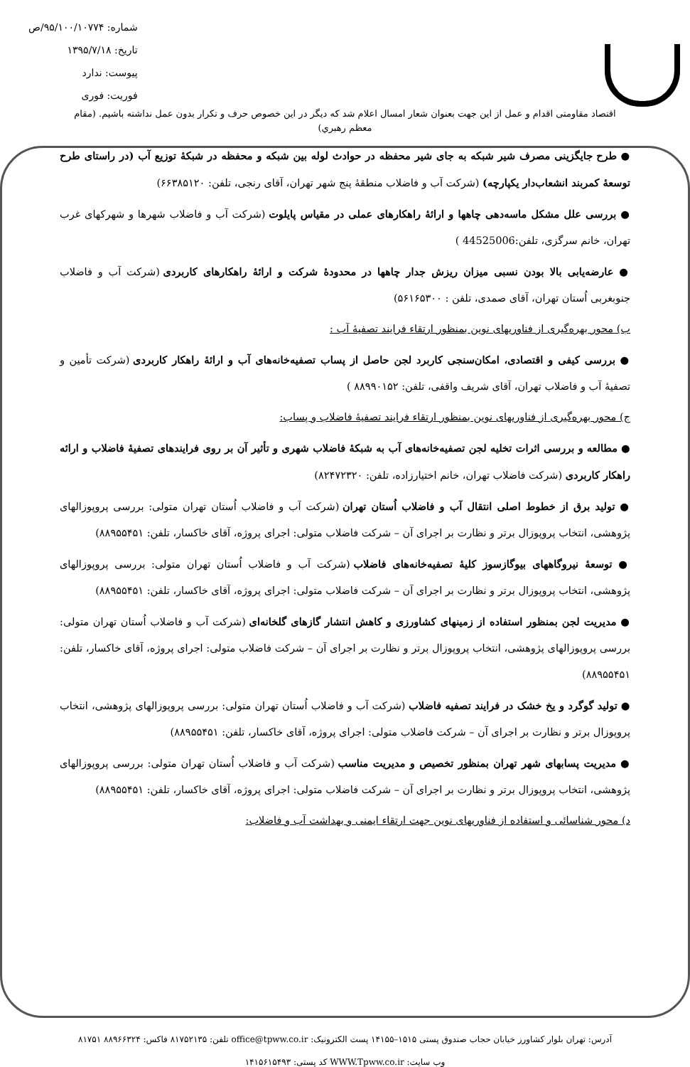شماره: ۹۵/۱۰۰/۱۰۷۷۴/ص
تاریخ: ۱۳۹۵/۷/۱۸
پیوست: ندارد
فوریت: فوری
اقتصاد مقاومتی اقدام و عمل از این جهت بعنوان شعار امسال اعلام شد که دیگر در این خصوص حرف و تکرار بدون عمل نداشته باشیم. (مقام معظم رهبري)
● طرح جایگزینی مصرف شیر شبکه به جای شیر محفظه در حوادث لوله بین شبکه و محفظه در شبکهٔ توزیع آب (در راستای طرح توسعهٔ کمربند انشعاب‌دار یکپارچه) (شرکت آب و فاضلاب منطقهٔ پنج شهر تهران، آقای رنجی، تلفن: ۶۶۳۸۵۱۲۰)
● بررسی علل مشکل ماسه‌دهی چاهها و ارائهٔ راهکارهای عملی در مقیاس پایلوت (شرکت آب و فاضلاب شهرها و شهرکهای غرب تهران، خانم سرگزی، تلفن:44525006 )
● عارضه‌یابی بالا بودن نسبی میزان ریزش جدار چاهها در محدودهٔ شرکت و ارائهٔ راهکارهای کاربردی (شرکت آب و فاضلاب جنوبغربی اُستان تهران، آقای صمدی، تلفن : ۵۶۱۶۵۳۰۰)
ب) محور بهره‌گیری از فناوریهای نوین بمنظور ارتقاء فرایند تصفیهٔ آب :
● بررسی کیفی و اقتصادی، امکان‌سنجی کاربرد لجن حاصل از پساب تصفیه‌خانه‌های آب و ارائهٔ راهکار کاربردی (شرکت تأمین و تصفیهٔ آب و فاضلاب تهران، آقای شریف واقفی، تلفن: ۸۸۹۹۰۱۵۲ )
ج) محور بهره‌گیری از فناوریهای نوین بمنظور ارتقاء فرایند تصفیهٔ فاضلاب و پساب:
● مطالعه و بررسی اثرات تخلیه لجن تصفیه‌خانه‌های آب به شبکهٔ فاضلاب شهری و تأثیر آن بر روی فرایندهای تصفیهٔ فاضلاب و ارائه راهکار کاربردی (شرکت فاضلاب تهران، خانم اختیارزاده، تلفن: ۸۲۴۷۲۳۲۰)
● تولید برق از خطوط اصلی انتقال آب و فاضلاب اُستان تهران (شرکت آب و فاضلاب اُستان تهران متولی: بررسی پروپوزالهای پژوهشی، انتخاب پروپوزال برتر و نظارت بر اجرای آن – شرکت فاضلاب متولی: اجرای پروژه، آقای خاکسار، تلفن: ۸۸۹۵۵۴۵۱)
● توسعهٔ نیروگاههای بیوگازسوز کلیهٔ تصفیه‌خانه‌های فاضلاب (شرکت آب و فاضلاب اُستان تهران متولی: بررسی پروپوزالهای پژوهشی، انتخاب پروپوزال برتر و نظارت بر اجرای آن – شرکت فاضلاب متولی: اجرای پروژه، آقای خاکسار، تلفن: ۸۸۹۵۵۴۵۱)
● مدیریت لجن بمنظور استفاده از زمینهای کشاورزی و کاهش انتشار گازهای گلخانه‌ای (شرکت آب و فاضلاب اُستان تهران متولی: بررسی پروپوزالهای پژوهشی، انتخاب پروپوزال برتر و نظارت بر اجرای آن – شرکت فاضلاب متولی: اجرای پروژه، آقای خاکسار، تلفن: ۸۸۹۵۵۴۵۱)
● تولید گوگرد و یخ خشک در فرایند تصفیه فاضلاب (شرکت آب و فاضلاب اُستان تهران متولی: بررسی پروپوزالهای پژوهشی، انتخاب پروپوزال برتر و نظارت بر اجرای آن – شرکت فاضلاب متولی: اجرای پروژه، آقای خاکسار، تلفن: ۸۸۹۵۵۴۵۱)
● مدیریت پسابهای شهر تهران بمنظور تخصیص و مدیریت مناسب (شرکت آب و فاضلاب اُستان تهران متولی: بررسی پروپوزالهای پژوهشی، انتخاب پروپوزال برتر و نظارت بر اجرای آن – شرکت فاضلاب متولی: اجرای پروژه، آقای خاکسار، تلفن: ۸۸۹۵۵۴۵۱)
د) محور شناسائی و استفاده از فناوریهای نوین جهت ارتقاء ایمنی و بهداشت آب و فاضلاب:
آدرس: تهران بلوار کشاورز خیابان حجاب صندوق پستی ۱۵۱۵–۱۴۱۵۵ پست الکترونیک: office@tpww.co.ir تلفن: ۸۱۷۵۲۱۳۵ فاکس: ۸۸۹۶۶۳۲۴ ۸۱۷۵۱
وب سایت: WWW.Tpww.co.ir کد پستی: ۱۴۱۵۶۱۵۴۹۳